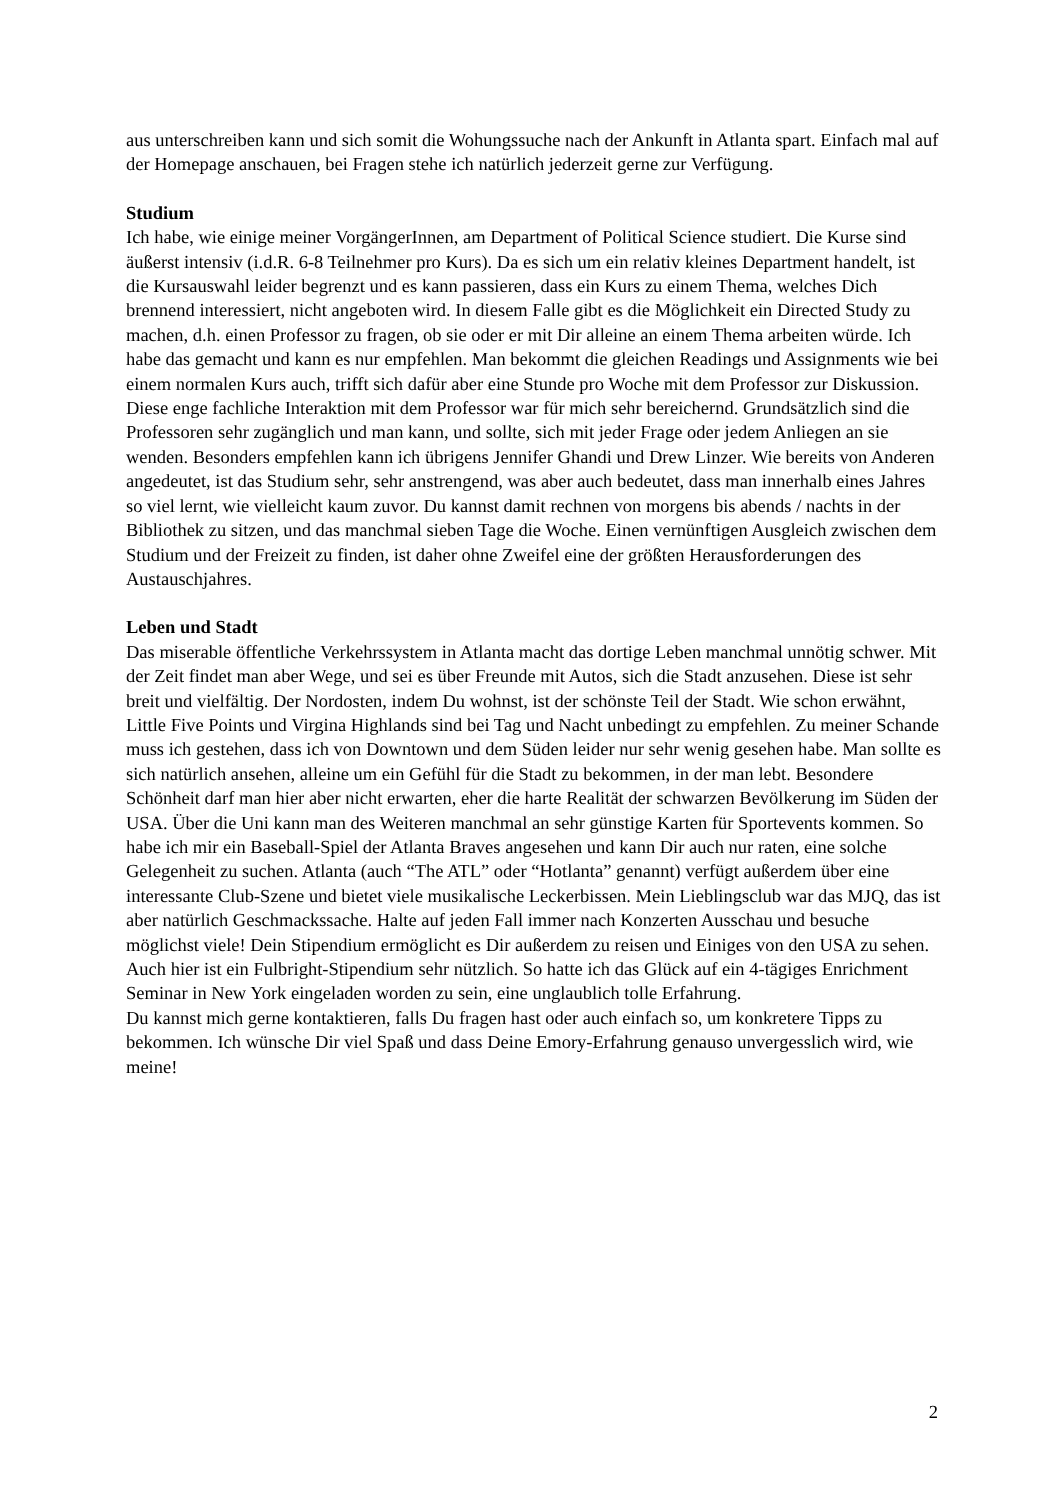aus unterschreiben kann und sich somit die Wohungssuche nach der Ankunft in Atlanta spart. Einfach mal auf der Homepage anschauen, bei Fragen stehe ich natürlich jederzeit gerne zur Verfügung.
Studium
Ich habe, wie einige meiner VorgängerInnen, am Department of Political Science studiert. Die Kurse sind äußerst intensiv (i.d.R. 6-8 Teilnehmer pro Kurs). Da es sich um ein relativ kleines Department handelt, ist die Kursauswahl leider begrenzt und es kann passieren, dass ein Kurs zu einem Thema, welches Dich brennend interessiert, nicht angeboten wird. In diesem Falle gibt es die Möglichkeit ein Directed Study zu machen, d.h. einen Professor zu fragen, ob sie oder er mit Dir alleine an einem Thema arbeiten würde. Ich habe das gemacht und kann es nur empfehlen. Man bekommt die gleichen Readings und Assignments wie bei einem normalen Kurs auch, trifft sich dafür aber eine Stunde pro Woche mit dem Professor zur Diskussion. Diese enge fachliche Interaktion mit dem Professor war für mich sehr bereichernd. Grundsätzlich sind die Professoren sehr zugänglich und man kann, und sollte, sich mit jeder Frage oder jedem Anliegen an sie wenden. Besonders empfehlen kann ich übrigens Jennifer Ghandi und Drew Linzer. Wie bereits von Anderen angedeutet, ist das Studium sehr, sehr anstrengend, was aber auch bedeutet, dass man innerhalb eines Jahres so viel lernt, wie vielleicht kaum zuvor. Du kannst damit rechnen von morgens bis abends / nachts in der Bibliothek zu sitzen, und das manchmal sieben Tage die Woche. Einen vernünftigen Ausgleich zwischen dem Studium und der Freizeit zu finden, ist daher ohne Zweifel eine der größten Herausforderungen des Austauschjahres.
Leben und Stadt
Das miserable öffentliche Verkehrssystem in Atlanta macht das dortige Leben manchmal unnötig schwer. Mit der Zeit findet man aber Wege, und sei es über Freunde mit Autos, sich die Stadt anzusehen. Diese ist sehr breit und vielfältig. Der Nordosten, indem Du wohnst, ist der schönste Teil der Stadt. Wie schon erwähnt, Little Five Points und Virgina Highlands sind bei Tag und Nacht unbedingt zu empfehlen. Zu meiner Schande muss ich gestehen, dass ich von Downtown und dem Süden leider nur sehr wenig gesehen habe. Man sollte es sich natürlich ansehen, alleine um ein Gefühl für die Stadt zu bekommen, in der man lebt. Besondere Schönheit darf man hier aber nicht erwarten, eher die harte Realität der schwarzen Bevölkerung im Süden der USA. Über die Uni kann man des Weiteren manchmal an sehr günstige Karten für Sportevents kommen. So habe ich mir ein Baseball-Spiel der Atlanta Braves angesehen und kann Dir auch nur raten, eine solche Gelegenheit zu suchen. Atlanta (auch “The ATL” oder “Hotlanta” genannt) verfügt außerdem über eine interessante Club-Szene und bietet viele musikalische Leckerbissen. Mein Lieblingsclub war das MJQ, das ist aber natürlich Geschmackssache. Halte auf jeden Fall immer nach Konzerten Ausschau und besuche möglichst viele! Dein Stipendium ermöglicht es Dir außerdem zu reisen und Einiges von den USA zu sehen. Auch hier ist ein Fulbright-Stipendium sehr nützlich. So hatte ich das Glück auf ein 4-tägiges Enrichment Seminar in New York eingeladen worden zu sein, eine unglaublich tolle Erfahrung.
Du kannst mich gerne kontaktieren, falls Du fragen hast oder auch einfach so, um konkretere Tipps zu bekommen. Ich wünsche Dir viel Spaß und dass Deine Emory-Erfahrung genauso unvergesslich wird, wie meine!
2